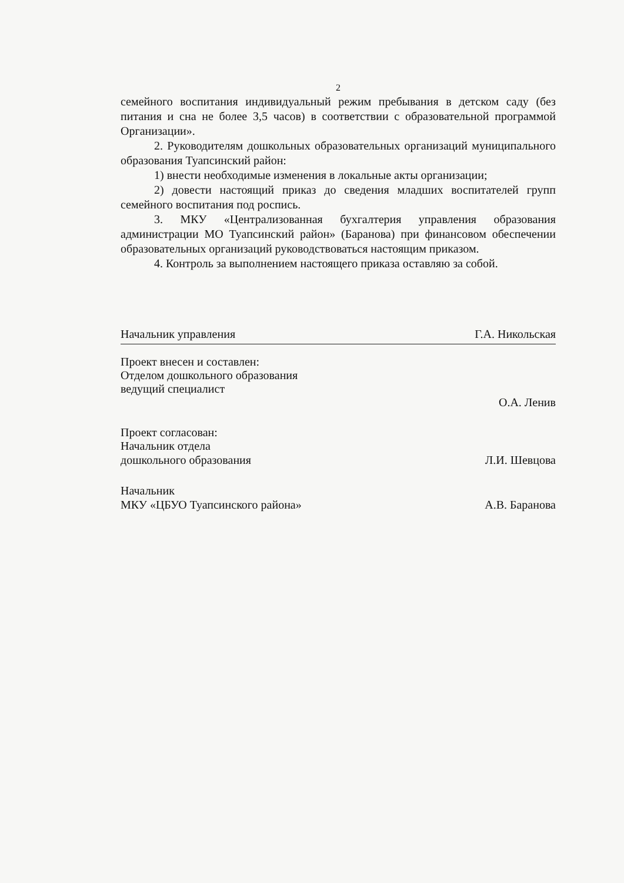2
семейного воспитания индивидуальный режим пребывания в детском саду (без питания и сна не более 3,5 часов) в соответствии с образовательной программой Организации».
2. Руководителям дошкольных образовательных организаций муниципального образования Туапсинский район:
1) внести необходимые изменения в локальные акты организации;
2) довести настоящий приказ до сведения младших воспитателей групп семейного воспитания под роспись.
3. МКУ «Централизованная бухгалтерия управления образования администрации МО Туапсинский район» (Баранова) при финансовом обеспечении образовательных организаций руководствоваться настоящим приказом.
4. Контроль за выполнением настоящего приказа оставляю за собой.
Начальник управления Г.А. Никольская
Проект внесен и составлен:
Отделом дошкольного образования
ведущий специалист
О.А. Ленив
Проект согласован:
Начальник отдела
дошкольного образования Л.И. Шевцова
Начальник
МКУ «ЦБУО Туапсинского района» А.В. Баранова